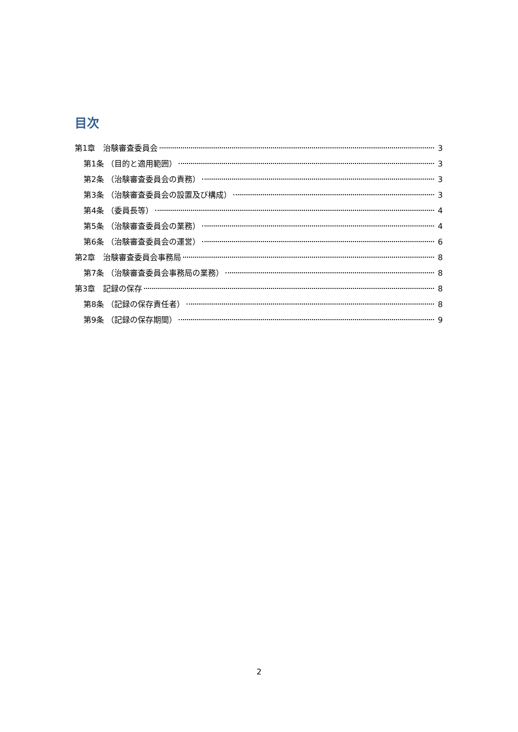目次
第1章　治験審査委員会 3
第1条 （目的と適用範囲） 3
第2条 （治験審査委員会の責務） 3
第3条 （治験審査委員会の設置及び構成） 3
第4条 （委員長等） 4
第5条 （治験審査委員会の業務） 4
第6条 （治験審査委員会の運営） 6
第2章　治験審査委員会事務局 8
第7条 （治験審査委員会事務局の業務） 8
第3章　記録の保存 8
第8条 （記録の保存責任者） 8
第9条 （記録の保存期間） 9
2